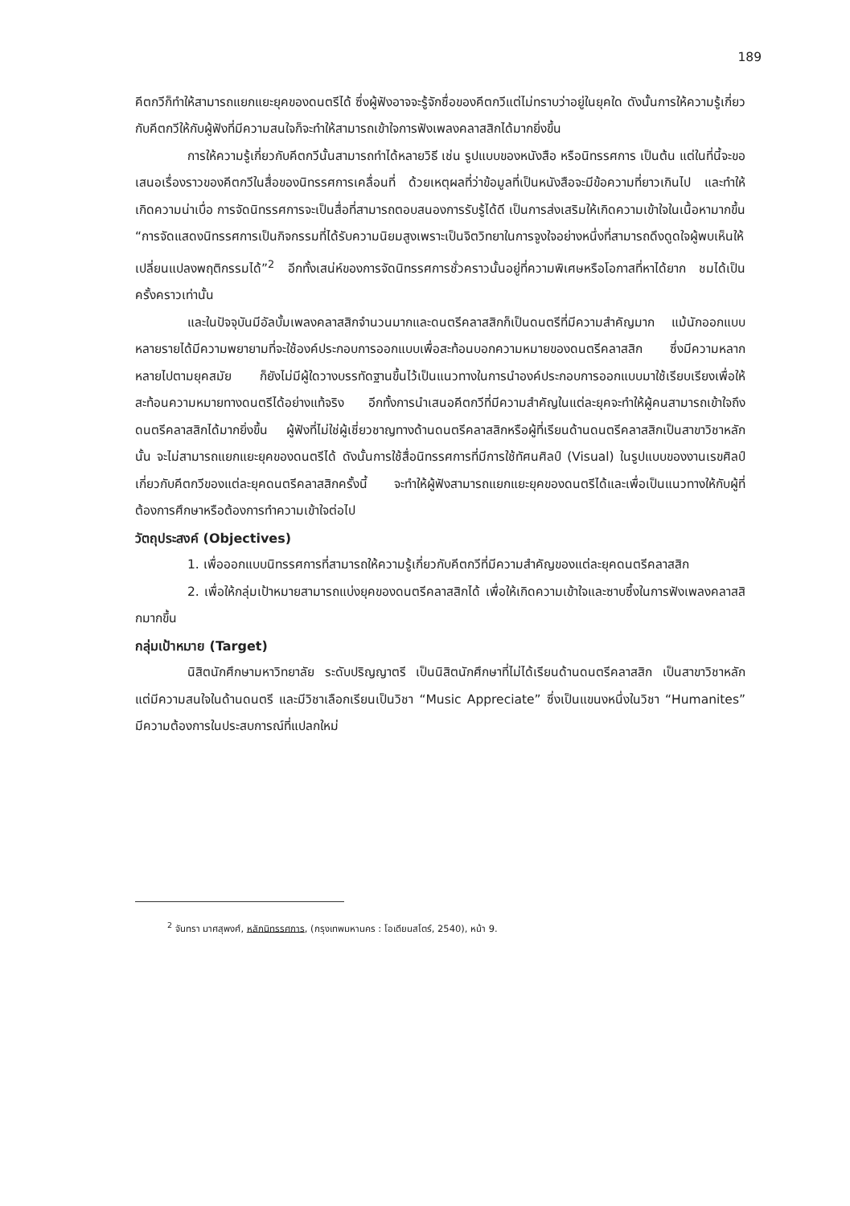189
คีตกวีก็ทำให้สามารถแยกแยะยุคของดนตรีได้ ซึ่งผู้ฟังอาจจะรู้จักชื่อของคีตกวีแต่ไม่ทราบว่าอยู่ในยุคใด ดังนั้นการให้ความรู้เกี่ยวกับคีตกวีให้กับผู้ฟังที่มีความสนใจก็จะทำให้สามารถเข้าใจการฟังเพลงคลาสสิกได้มากยิ่งขึ้น
การให้ความรู้เกี่ยวกับคีตกวีนั้นสามารถทำได้หลายวิธี เช่น รูปแบบของหนังสือ หรือนิทรรศการ เป็นต้น แต่ในที่นี้จะขอเสนอเรื่องราวของคีตกวีในสื่อของนิทรรศการเคลื่อนที่ ด้วยเหตุผลที่ว่าข้อมูลที่เป็นหนังสือจะมีข้อความที่ยาวเกินไป และทำให้เกิดความน่าเบื่อ การจัดนิทรรศการจะเป็นสื่อที่สามารถตอบสนองการรับรู้ได้ดี เป็นการส่งเสริมให้เกิดความเข้าใจในเนื้อหามากขึ้น “การจัดแสดงนิทรรศการเป็นกิจกรรมที่ได้รับความนิยมสูงเพราะเป็นจิตวิทยาในการจูงใจอย่างหนึ่งที่สามารถดึงดูดใจผู้พบเห็นให้เปลี่ยนแปลงพฤติกรรมได้”<sup>2</sup> อีกทั้งเสน่ห์ของการจัดนิทรรศการชั่วคราวนั้นอยู่ที่ความพิเศษหรือโอกาสที่หาได้ยาก ชมได้เป็นครั้งคราวเท่านั้น
และในปัจจุบันมีอัลบั้มเพลงคลาสสิกจำนวนมากและดนตรีคลาสสิกก็เป็นดนตรีที่มีความสำคัญมาก แม้นักออกแบบหลายรายได้มีความพยายามที่จะใช้องค์ประกอบการออกแบบเพื่อสะท้อนบอกความหมายของดนตรีคลาสสิก ซึ่งมีความหลากหลายไปตามยุคสมัย ก็ยังไม่มีผู้ใดวางบรรทัดฐานขึ้นไว้เป็นแนวทางในการนำองค์ประกอบการออกแบบมาใช้เรียบเรียงเพื่อให้สะท้อนความหมายทางดนตรีได้อย่างแท้จริง อีกทั้งการนำเสนอคีตกวีที่มีความสำคัญในแต่ละยุคจะทำให้ผู้คนสามารถเข้าใจถึงดนตรีคลาสสิกได้มากยิ่งขึ้น ผู้ฟังที่ไม่ใช่ผู้เชี่ยวชาญทางด้านดนตรีคลาสสิกหรือผู้ที่เรียนด้านดนตรีคลาสสิกเป็นสาขาวิชาหลักนั้น จะไม่สามารถแยกแยะยุคของดนตรีได้ ดังนั้นการใช้สื่อนิทรรศการที่มีการใช้ทัศนศิลป์ (Visual) ในรูปแบบของงานเรขศิลป์เกี่ยวกับคีตกวีของแต่ละยุคดนตรีคลาสสิกครั้งนี้ จะทำให้ผู้ฟังสามารถแยกแยะยุคของดนตรีได้และเพื่อเป็นแนวทางให้กับผู้ที่ต้องการศึกษาหรือต้องการทำความเข้าใจต่อไป
วัตถุประสงค์ (Objectives)
1. เพื่อออกแบบนิทรรศการที่สามารถให้ความรู้เกี่ยวกับคีตกวีที่มีความสำคัญของแต่ละยุคดนตรีคลาสสิก
2. เพื่อให้กลุ่มเป้าหมายสามารถแบ่งยุคของดนตรีคลาสสิกได้ เพื่อให้เกิดความเข้าใจและซาบซึ้งในการฟังเพลงคลาสสิกมากขึ้น
กลุ่มเป้าหมาย (Target)
นิสิตนักศึกษามหาวิทยาลัย ระดับปริญญาตรี เป็นนิสิตนักศึกษาที่ไม่ได้เรียนด้านดนตรีคลาสสิก เป็นสาขาวิชาหลัก แต่มีความสนใจในด้านดนตรี และมีวิชาเลือกเรียนเป็นวิชา “Music Appreciate” ซึ่งเป็นแขนงหนึ่งในวิชา “Humanites” มีความต้องการในประสบการณ์ที่แปลกใหม่
<sup>2</sup> จันทรา มาศสุพงศ์, หลักนิทรรศการ, (กรุงเทพมหานคร : โอเดียนสโตร์, 2540), หน้า 9.